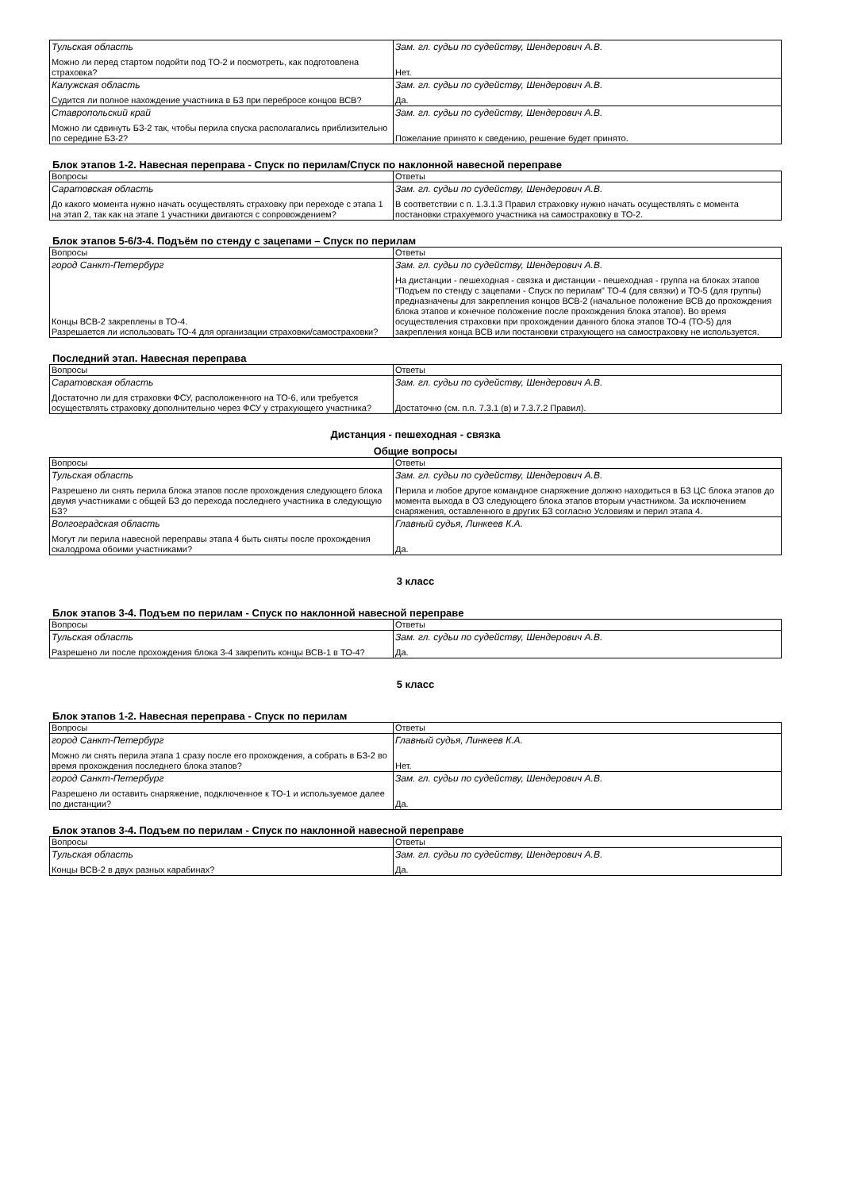| Тульская область | Зам. гл. судьи по судейству, Шендерович А.В. |
| Можно ли перед стартом подойти под ТО-2 и посмотреть, как подготовлена страховка? | Нет. |
| Калужская область | Зам. гл. судьи по судейству, Шендерович А.В. |
| Судится ли полное нахождение участника в БЗ при перебросе концов ВСВ? | Да. |
| Ставропольский край | Зам. гл. судьи по судейству, Шендерович А.В. |
| Можно ли сдвинуть БЗ-2 так, чтобы перила спуска располагались приблизительно по середине БЗ-2? | Пожелание принято к сведению, решение будет принято. |
Блок этапов 1-2. Навесная переправа - Спуск по перилам/Спуск по наклонной навесной переправе
| Вопросы | Ответы |
| Саратовская область | Зам. гл. судьи по судейству, Шендерович А.В. |
| До какого момента нужно начать осуществлять страховку при переходе с этапа 1 на этап 2, так как на этапе 1 участники двигаются с сопровождением? | В соответствии с п. 1.3.1.3 Правил страховку нужно начать осуществлять с момента постановки страхуемого участника на самостраховку в ТО-2. |
Блок этапов 5-6/3-4. Подъём по стенду с зацепами – Спуск по перилам
| Вопросы | Ответы |
| город Санкт-Петербург | Зам. гл. судьи по судейству, Шендерович А.В. |
| Концы ВСВ-2 закреплены в ТО-4. Разрешается ли использовать ТО-4 для организации страховки/самостраховки? | На дистанции - пешеходная - связка и дистанции - пешеходная - группа на блоках этапов "Подъем по стенду с зацепами - Спуск по перилам" ТО-4 (для связки) и ТО-5 (для группы) предназначены для закрепления концов ВСВ-2 (начальное положение ВСВ до прохождения блока этапов и конечное положение после прохождения блока этапов). Во время осуществления страховки при прохождении данного блока этапов ТО-4 (ТО-5) для закрепления конца ВСВ или постановки страхующего на самостраховку не используется. |
Последний этап. Навесная переправа
| Вопросы | Ответы |
| Саратовская область | Зам. гл. судьи по судейству, Шендерович А.В. |
| Достаточно ли для страховки ФСУ, расположенного на ТО-6, или требуется осуществлять страховку дополнительно через ФСУ у страхующего участника? | Достаточно (см. п.п. 7.3.1 (в) и 7.3.7.2 Правил). |
Дистанция - пешеходная - связка
Общие вопросы
| Вопросы | Ответы |
| Тульская область | Зам. гл. судьи по судейству, Шендерович А.В. |
| Разрешено ли снять перила блока этапов после прохождения следующего блока двумя участниками с общей БЗ до перехода последнего участника в следующую БЗ? | Перила и любое другое командное снаряжение должно находиться в БЗ ЦС блока этапов до момента выхода в ОЗ следующего блока этапов вторым участником. За исключением снаряжения, оставленного в других БЗ согласно Условиям и перил этапа 4. |
| Волгоградская область | Главный судья, Линкеев К.А. |
| Могут ли перила навесной переправы этапа 4 быть сняты после прохождения скалодрома обоими участниками? | Да. |
3 класс
Блок этапов 3-4. Подъем по перилам - Спуск по наклонной навесной переправе
| Вопросы | Ответы |
| Тульская область | Зам. гл. судьи по судейству, Шендерович А.В. |
| Разрешено ли после прохождения блока 3-4 закрепить концы ВСВ-1 в ТО-4? | Да. |
5 класс
Блок этапов 1-2. Навесная переправа - Спуск по перилам
| Вопросы | Ответы |
| город Санкт-Петербург | Главный судья, Линкеев К.А. |
| Можно ли снять перила этапа 1 сразу после его прохождения, а собрать в БЗ-2 во время прохождения последнего блока этапов? | Нет. |
| город Санкт-Петербург | Зам. гл. судьи по судейству, Шендерович А.В. |
| Разрешено ли оставить снаряжение, подключенное к ТО-1 и используемое далее по дистанции? | Да. |
Блок этапов 3-4. Подъем по перилам - Спуск по наклонной навесной переправе
| Вопросы | Ответы |
| Тульская область | Зам. гл. судьи по судейству, Шендерович А.В. |
| Концы ВСВ-2 в двух разных карабинах? | Да. |